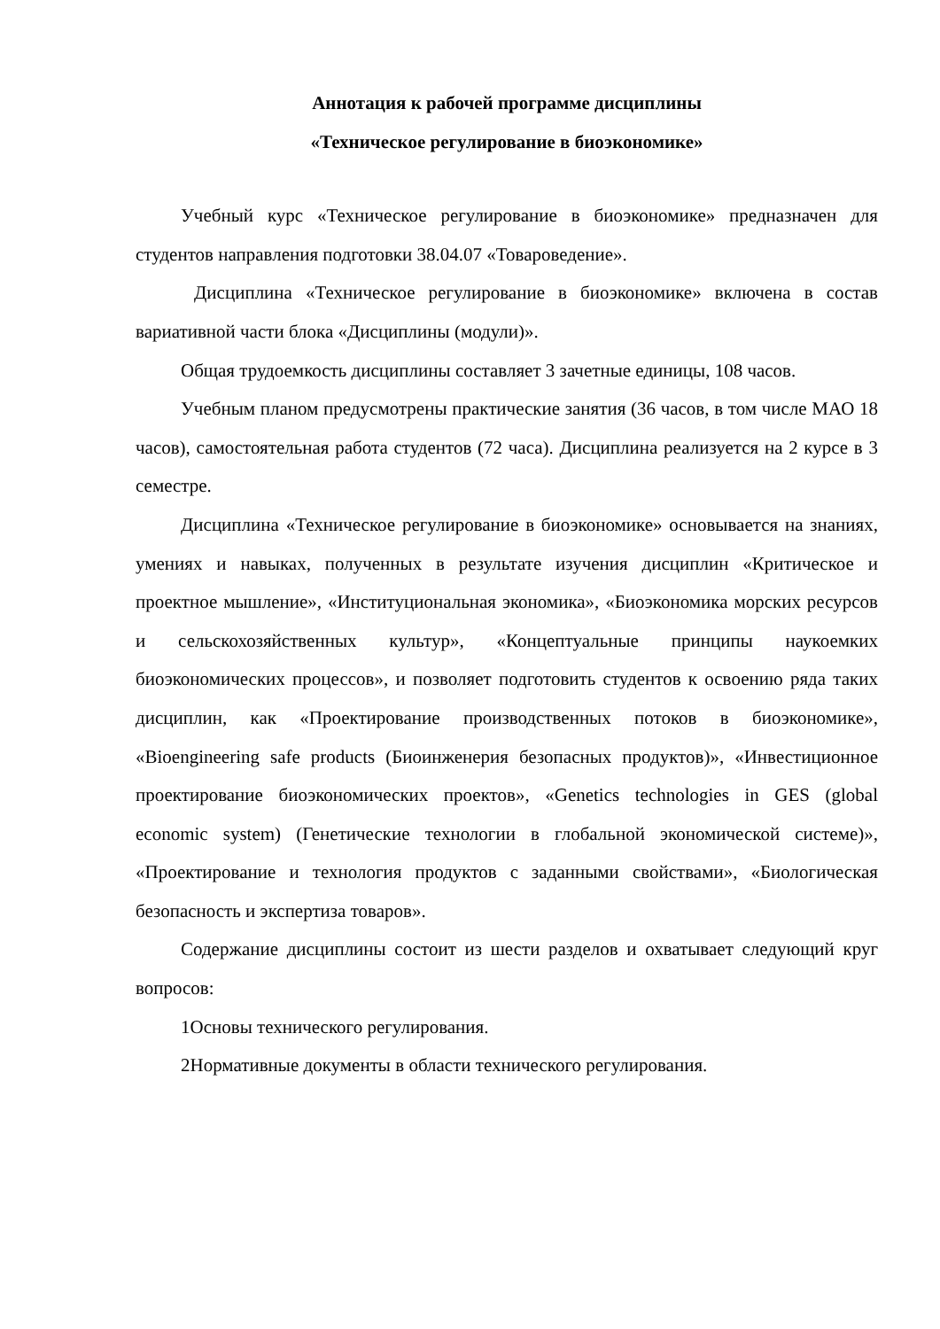Аннотация к рабочей программе дисциплины
«Техническое регулирование в биоэкономике»
Учебный курс «Техническое регулирование в биоэкономике» предназначен для студентов направления подготовки 38.04.07 «Товароведение».
Дисциплина «Техническое регулирование в биоэкономике» включена в состав вариативной части блока «Дисциплины (модули)».
Общая трудоемкость дисциплины составляет 3 зачетные единицы, 108 часов.
Учебным планом предусмотрены практические занятия (36 часов, в том числе МАО 18 часов), самостоятельная работа студентов (72 часа). Дисциплина реализуется на 2 курсе в 3 семестре.
Дисциплина «Техническое регулирование в биоэкономике» основывается на знаниях, умениях и навыках, полученных в результате изучения дисциплин «Критическое и проектное мышление», «Институциональная экономика», «Биоэкономика морских ресурсов и сельскохозяйственных культур», «Концептуальные принципы наукоемких биоэкономических процессов», и позволяет подготовить студентов к освоению ряда таких дисциплин, как «Проектирование производственных потоков в биоэкономике», «Bioengineering safe products (Биоинженерия безопасных продуктов)», «Инвестиционное проектирование биоэкономических проектов», «Genetics technologies in GES (global economic system) (Генетические технологии в глобальной экономической системе)», «Проектирование и технология продуктов с заданными свойствами», «Биологическая безопасность и экспертиза товаров».
Содержание дисциплины состоит из шести разделов и охватывает следующий круг вопросов:
1Основы технического регулирования.
2Нормативные документы в области технического регулирования.